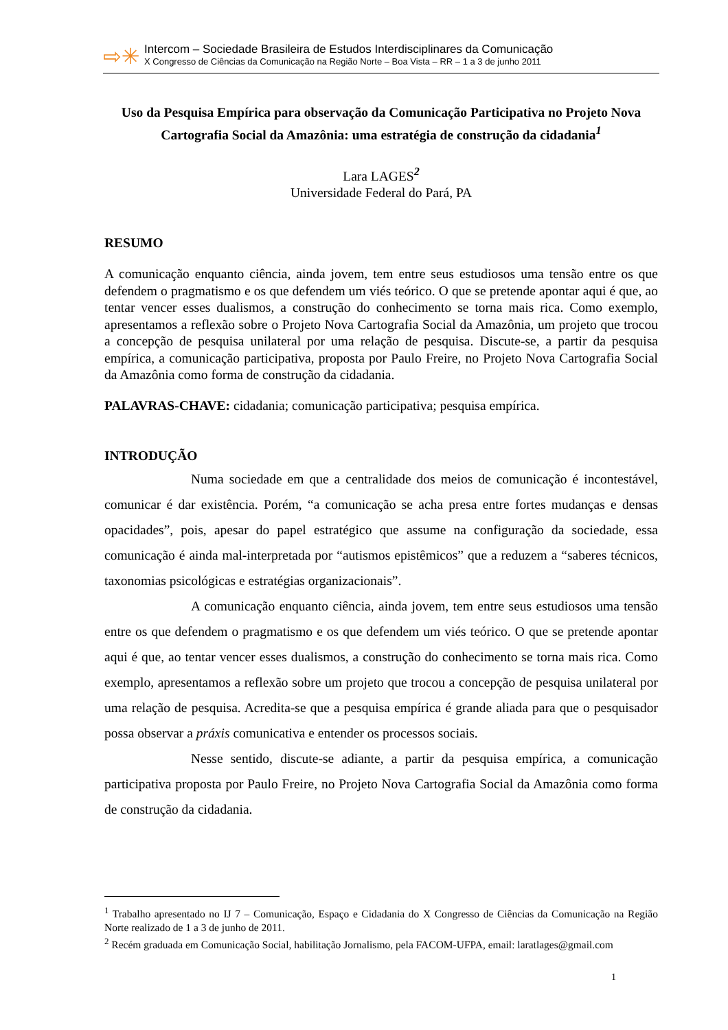⇨✳
Intercom – Sociedade Brasileira de Estudos Interdisciplinares da Comunicação
X Congresso de Ciências da Comunicação na Região Norte – Boa Vista – RR – 1 a 3 de junho 2011
Uso da Pesquisa Empírica para observação da Comunicação Participativa no Projeto Nova Cartografia Social da Amazônia: uma estratégia de construção da cidadania<sup>1</sup>
Lara LAGES<sup>2</sup>
Universidade Federal do Pará, PA
RESUMO
A comunicação enquanto ciência, ainda jovem, tem entre seus estudiosos uma tensão entre os que defendem o pragmatismo e os que defendem um viés teórico. O que se pretende apontar aqui é que, ao tentar vencer esses dualismos, a construção do conhecimento se torna mais rica. Como exemplo, apresentamos a reflexão sobre o Projeto Nova Cartografia Social da Amazônia, um projeto que trocou a concepção de pesquisa unilateral por uma relação de pesquisa. Discute-se, a partir da pesquisa empírica, a comunicação participativa, proposta por Paulo Freire, no Projeto Nova Cartografia Social da Amazônia como forma de construção da cidadania.
PALAVRAS-CHAVE: cidadania; comunicação participativa; pesquisa empírica.
INTRODUÇÃO
Numa sociedade em que a centralidade dos meios de comunicação é incontestável, comunicar é dar existência. Porém, “a comunicação se acha presa entre fortes mudanças e densas opacidades”, pois, apesar do papel estratégico que assume na configuração da sociedade, essa comunicação é ainda mal-interpretada por “autismos epistêmicos” que a reduzem a “saberes técnicos, taxonomias psicológicas e estratégias organizacionais”.
A comunicação enquanto ciência, ainda jovem, tem entre seus estudiosos uma tensão entre os que defendem o pragmatismo e os que defendem um viés teórico. O que se pretende apontar aqui é que, ao tentar vencer esses dualismos, a construção do conhecimento se torna mais rica. Como exemplo, apresentamos a reflexão sobre um projeto que trocou a concepção de pesquisa unilateral por uma relação de pesquisa. Acredita-se que a pesquisa empírica é grande aliada para que o pesquisador possa observar a práxis comunicativa e entender os processos sociais.
Nesse sentido, discute-se adiante, a partir da pesquisa empírica, a comunicação participativa proposta por Paulo Freire, no Projeto Nova Cartografia Social da Amazônia como forma de construção da cidadania.
<sup>1</sup> Trabalho apresentado no IJ 7 – Comunicação, Espaço e Cidadania do X Congresso de Ciências da Comunicação na Região Norte realizado de 1 a 3 de junho de 2011.
<sup>2</sup> Recém graduada em Comunicação Social, habilitação Jornalismo, pela FACOM-UFPA, email: laratlages@gmail.com
1